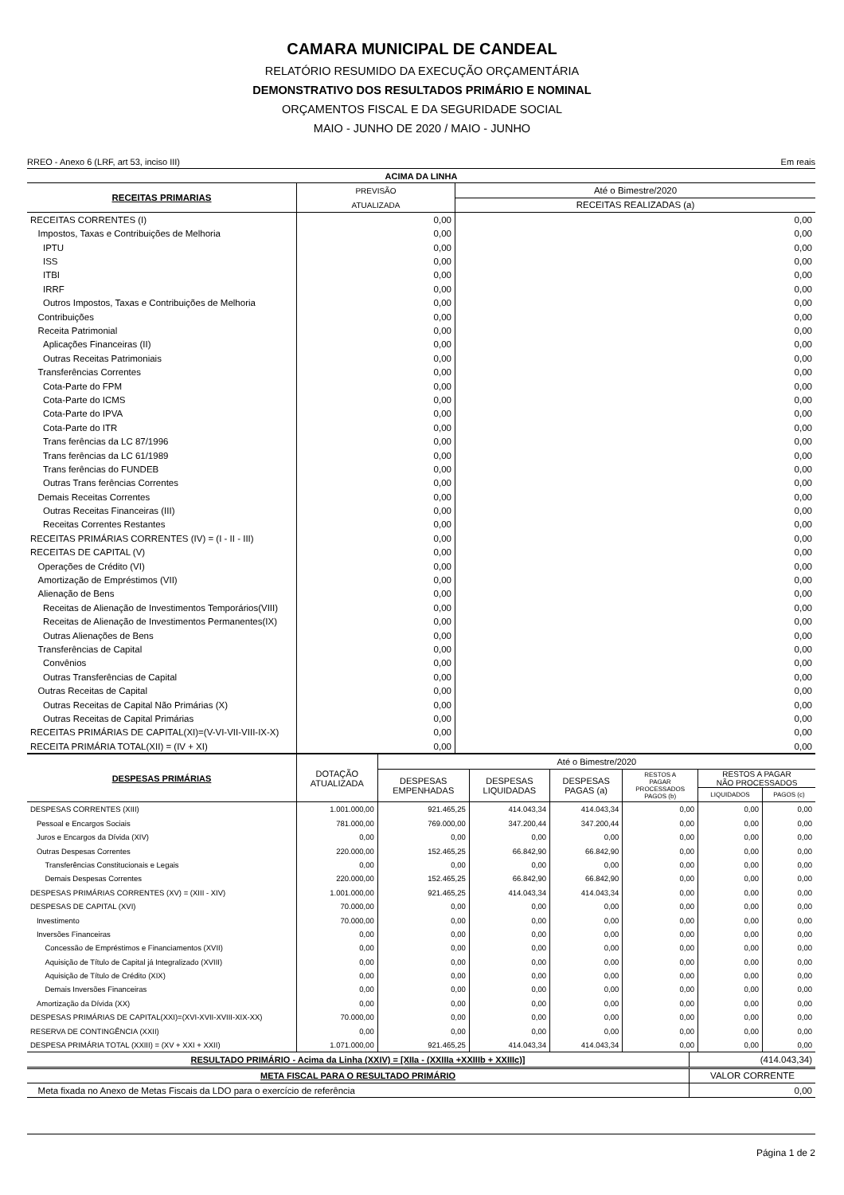CAMARA MUNICIPAL DE CANDEAL
RELATÓRIO RESUMIDO DA EXECUÇÃO ORÇAMENTÁRIA
DEMONSTRATIVO DOS RESULTADOS PRIMÁRIO E NOMINAL
ORÇAMENTOS FISCAL E DA SEGURIDADE SOCIAL
MAIO - JUNHO DE 2020 / MAIO - JUNHO
RREO - Anexo 6 (LRF, art 53, inciso III) Em reais
| ACIMA DA LINHA | | |
| --- | --- | --- |
| RECEITAS PRIMARIAS | PREVISÃO | Até o Bimestre/2020 |
| | ATUALIZADA | RECEITAS REALIZADAS (a) |
| RECEITAS CORRENTES (I) | 0,00 | 0,00 |
| Impostos, Taxas e Contribuições de Melhoria | 0,00 | 0,00 |
| IPTU | 0,00 | 0,00 |
| ISS | 0,00 | 0,00 |
| ITBI | 0,00 | 0,00 |
| IRRF | 0,00 | 0,00 |
| Outros Impostos, Taxas e Contribuições de Melhoria | 0,00 | 0,00 |
| Contribuições | 0,00 | 0,00 |
| Receita Patrimonial | 0,00 | 0,00 |
| Aplicações Financeiras (II) | 0,00 | 0,00 |
| Outras Receitas Patrimoniais | 0,00 | 0,00 |
| Transferências Correntes | 0,00 | 0,00 |
| Cota-Parte do FPM | 0,00 | 0,00 |
| Cota-Parte do ICMS | 0,00 | 0,00 |
| Cota-Parte do IPVA | 0,00 | 0,00 |
| Cota-Parte do ITR | 0,00 | 0,00 |
| Trans ferências da LC 87/1996 | 0,00 | 0,00 |
| Trans ferências da LC 61/1989 | 0,00 | 0,00 |
| Trans ferências do FUNDEB | 0,00 | 0,00 |
| Outras Trans ferências Correntes | 0,00 | 0,00 |
| Demais Receitas Correntes | 0,00 | 0,00 |
| Outras Receitas Financeiras (III) | 0,00 | 0,00 |
| Receitas Correntes Restantes | 0,00 | 0,00 |
| RECEITAS PRIMÁRIAS CORRENTES (IV) = (I - II - III) | 0,00 | 0,00 |
| RECEITAS DE CAPITAL (V) | 0,00 | 0,00 |
| Operações de Crédito (VI) | 0,00 | 0,00 |
| Amortização de Empréstimos (VII) | 0,00 | 0,00 |
| Alienação de Bens | 0,00 | 0,00 |
| Receitas de Alienação de Investimentos Temporários(VIII) | 0,00 | 0,00 |
| Receitas de Alienação de Investimentos Permanentes(IX) | 0,00 | 0,00 |
| Outras Alienações de Bens | 0,00 | 0,00 |
| Transferências de Capital | 0,00 | 0,00 |
| Convênios | 0,00 | 0,00 |
| Outras Transferências de Capital | 0,00 | 0,00 |
| Outras Receitas de Capital | 0,00 | 0,00 |
| Outras Receitas de Capital Não Primárias (X) | 0,00 | 0,00 |
| Outras Receitas de Capital Primárias | 0,00 | 0,00 |
| RECEITAS PRIMÁRIAS DE CAPITAL(XI)=(V-VI-VII-VIII-IX-X) | 0,00 | 0,00 |
| RECEITA PRIMÁRIA TOTAL(XII) = (IV + XI) | 0,00 | 0,00 |
| DESPESAS PRIMÁRIAS | DOTAÇÃO ATUALIZADA | Até o Bimestre/2020 | | | | | |
| --- | --- | --- | --- | --- | --- | --- | --- |
| | | DESPESAS EMPENHADAS | DESPESAS LIQUIDADAS | DESPESAS PAGAS (a) | RESTOS A PAGAR PROCESSADOS PAGOS (b) | RESTOS A PAGAR NÃO PROCESSADOS | |
| | | | | | | LIQUIDADOS | PAGOS (c) |
| DESPESAS CORRENTES (XIII) | 1.001.000,00 | 921.465,25 | 414.043,34 | 414.043,34 | 0,00 | 0,00 | 0,00 |
| Pessoal e Encargos Sociais | 781.000,00 | 769.000,00 | 347.200,44 | 347.200,44 | 0,00 | 0,00 | 0,00 |
| Juros e Encargos da Dívida (XIV) | 0,00 | 0,00 | 0,00 | 0,00 | 0,00 | 0,00 | 0,00 |
| Outras Despesas Correntes | 220.000,00 | 152.465,25 | 66.842,90 | 66.842,90 | 0,00 | 0,00 | 0,00 |
| Transferências Constitucionais e Legais | 0,00 | 0,00 | 0,00 | 0,00 | 0,00 | 0,00 | 0,00 |
| Demais Despesas Correntes | 220.000,00 | 152.465,25 | 66.842,90 | 66.842,90 | 0,00 | 0,00 | 0,00 |
| DESPESAS PRIMÁRIAS CORRENTES (XV) = (XIII - XIV) | 1.001.000,00 | 921.465,25 | 414.043,34 | 414.043,34 | 0,00 | 0,00 | 0,00 |
| DESPESAS DE CAPITAL (XVI) | 70.000,00 | 0,00 | 0,00 | 0,00 | 0,00 | 0,00 | 0,00 |
| Investimento | 70.000,00 | 0,00 | 0,00 | 0,00 | 0,00 | 0,00 | 0,00 |
| Inversões Financeiras | 0,00 | 0,00 | 0,00 | 0,00 | 0,00 | 0,00 | 0,00 |
| Concessão de Empréstimos e Financiamentos (XVII) | 0,00 | 0,00 | 0,00 | 0,00 | 0,00 | 0,00 | 0,00 |
| Aquisição de Título de Capital já Integralizado (XVIII) | 0,00 | 0,00 | 0,00 | 0,00 | 0,00 | 0,00 | 0,00 |
| Aquisição de Título de Crédito (XIX) | 0,00 | 0,00 | 0,00 | 0,00 | 0,00 | 0,00 | 0,00 |
| Demais Inversões Financeiras | 0,00 | 0,00 | 0,00 | 0,00 | 0,00 | 0,00 | 0,00 |
| Amortização da Dívida (XX) | 0,00 | 0,00 | 0,00 | 0,00 | 0,00 | 0,00 | 0,00 |
| DESPESAS PRIMÁRIAS DE CAPITAL(XXI)=(XVI-XVII-XVIII-XIX-XX) | 70.000,00 | 0,00 | 0,00 | 0,00 | 0,00 | 0,00 | 0,00 |
| RESERVA DE CONTINGÊNCIA (XXII) | 0,00 | 0,00 | 0,00 | 0,00 | 0,00 | 0,00 | 0,00 |
| DESPESA PRIMÁRIA TOTAL (XXIII) = (XV + XXI + XXII) | 1.071.000,00 | 921.465,25 | 414.043,34 | 414.043,34 | 0,00 | 0,00 | 0,00 |
| RESULTADO PRIMÁRIO - Acima da Linha (XXIV) = [XIIa - (XXIIIa +XXIIIb + XXIIIc)] | (414.043,34) |
| META FISCAL PARA O RESULTADO PRIMÁRIO | VALOR CORRENTE |
| Meta fixada no Anexo de Metas Fiscais da LDO para o exercício de referência | 0,00 |
Página 1 de 2